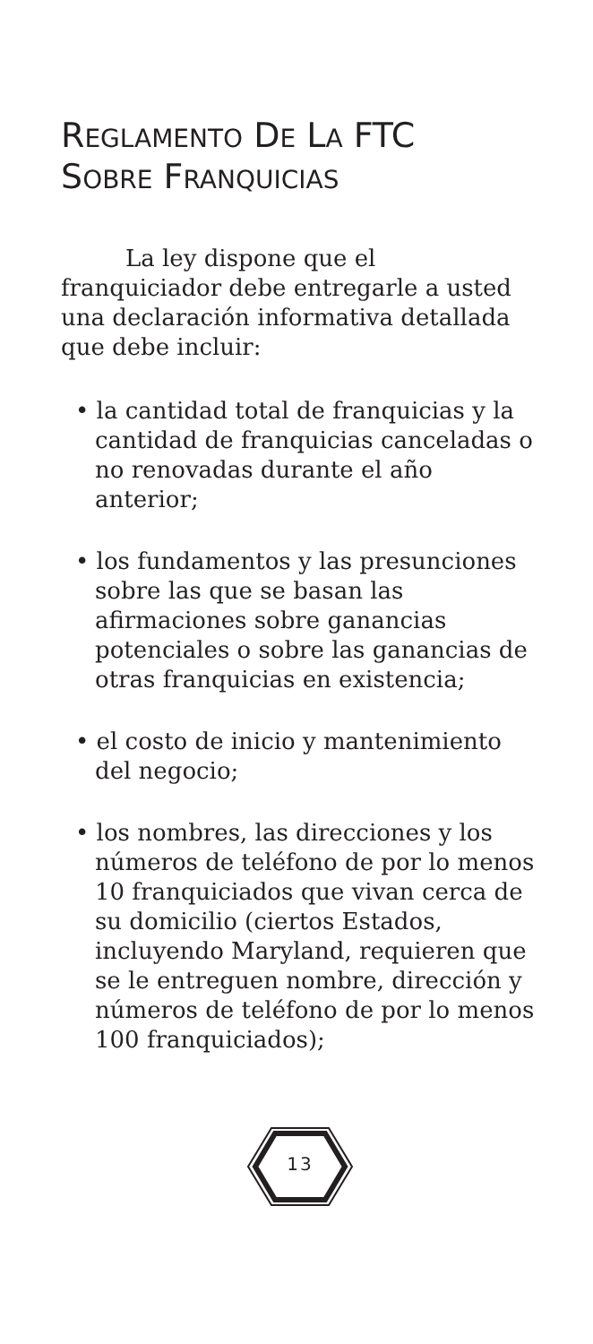REGLAMENTO DE LA FTC
SOBRE FRANQUICIAS
La ley dispone que el
franquiciador debe entregarle a usted una declaración informativa detallada que debe incluir:
• la cantidad total de franquicias y la cantidad de franquicias canceladas o no renovadas durante el año anterior;
• los fundamentos y las presunciones sobre las que se basan las afirmaciones sobre ganancias potenciales o sobre las ganancias de otras franquicias en existencia;
• el costo de inicio y mantenimiento del negocio;
• los nombres, las direcciones y los números de teléfono de por lo menos 10 franquiciados que vivan cerca de su domicilio (ciertos Estados, incluyendo Maryland, requieren que se le entreguen nombre, dirección y números de teléfono de por lo menos 100 franquiciados);
13